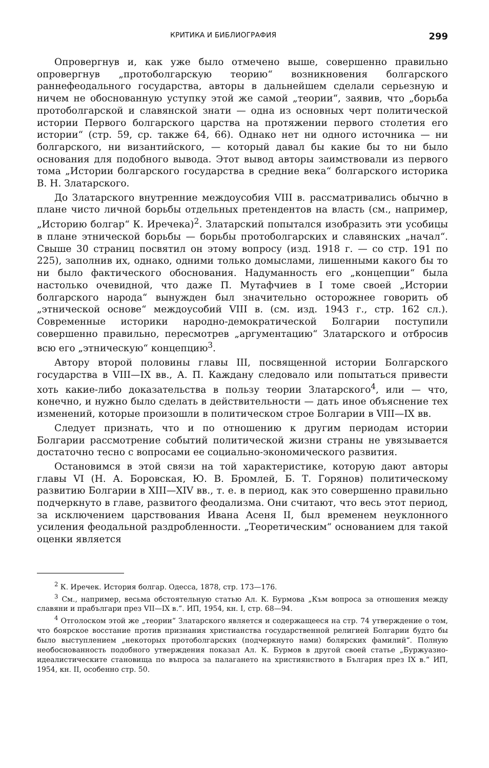КРИТИКА И БИБЛИОГРАФИЯ 299
Опровергнув и, как уже было отмечено выше, совершенно правильно опровергнув „протоболгарскую теорию“ возникновения болгарского раннефеодального государства, авторы в дальнейшем сделали серьезную и ничем не обоснованную уступку этой же самой „теории“, заявив, что „борьба протоболгарской и славянской знати — одна из основных черт политической истории Первого болгарского царства на протяжении первого столетия его истории“ (стр. 59, ср. также 64, 66). Однако нет ни одного источника — ни болгарского, ни византийского, — который давал бы какие бы то ни было основания для подобного вывода. Этот вывод авторы заимствовали из первого тома „Истории болгарского государства в средние века“ болгарского историка В. Н. Златарского.
До Златарского внутренние междоусобия VIII в. рассматривались обычно в плане чисто личной борьбы отдельных претендентов на власть (см., например, „Историю болгар“ К. Иречека)<sup>2</sup>. Златарский попытался изобразить эти усобицы в плане этнической борьбы — борьбы протоболгарских и славянских „начал“. Свыше 30 страниц посвятил он этому вопросу (изд. 1918 г. — со стр. 191 по 225), заполнив их, однако, одними только домыслами, лишенными какого бы то ни было фактического обоснования. Надуманность его „концепции“ была настолько очевидной, что даже П. Мутафчиев в I томе своей „Истории болгарского народа“ вынужден был значительно осторожнее говорить об „этнической основе“ междоусобий VIII в. (см. изд. 1943 г., стр. 162 сл.). Современные историки народно-демократической Болгарии поступили совершенно правильно, пересмотрев „аргументацию“ Златарского и отбросив всю его „этническую“ концепцию<sup>3</sup>.
Автору второй половины главы III, посвященной истории Болгарского государства в VIII—IX вв., А. П. Каждану следовало или попытаться привести хоть какие-либо доказательства в пользу теории Златарского<sup>4</sup>, или — что, конечно, и нужно было сделать в действительности — дать иное объяснение тех изменений, которые произошли в политическом строе Болгарии в VIII—IX вв.
Следует признать, что и по отношению к другим периодам истории Болгарии рассмотрение событий политической жизни страны не увязывается достаточно тесно с вопросами ее социально-экономического развития.
Остановимся в этой связи на той характеристике, которую дают авторы главы VI (Н. А. Боровская, Ю. В. Бромлей, Б. Т. Горянов) политическому развитию Болгарии в XIII—XIV вв., т. е. в период, как это совершенно правильно подчеркнуто в главе, развитого феодализма. Они считают, что весь этот период, за исключением царствования Ивана Асеня II, был временем неуклонного усиления феодальной раздробленности. „Теоретическим“ основанием для такой оценки является
<sup>2</sup> К. Иречек. История болгар. Одесса, 1878, стр. 173—176.
<sup>3</sup> См., например, весьма обстоятельную статью Ал. К. Бурмова „Към вопроса за отношения между славяни и прабългари през VII—IX в.“. ИП, 1954, кн. I, стр. 68—94.
<sup>4</sup> Отголоском этой же „теории“ Златарского является и содержащееся на стр. 74 утверждение о том, что боярское восстание против признания христианства государственной религией Болгарии будто бы было выступлением „некоторых протоболгарских (подчеркнуто нами) болярских фамилий“. Полную необоснованность подобного утверждения показал Ал. К. Бурмов в другой своей статье „Буржуазно-идеалистическите становища по въпроса за палагането на християнството в България през IX в.“ ИП, 1954, кн. II, особенно стр. 50.